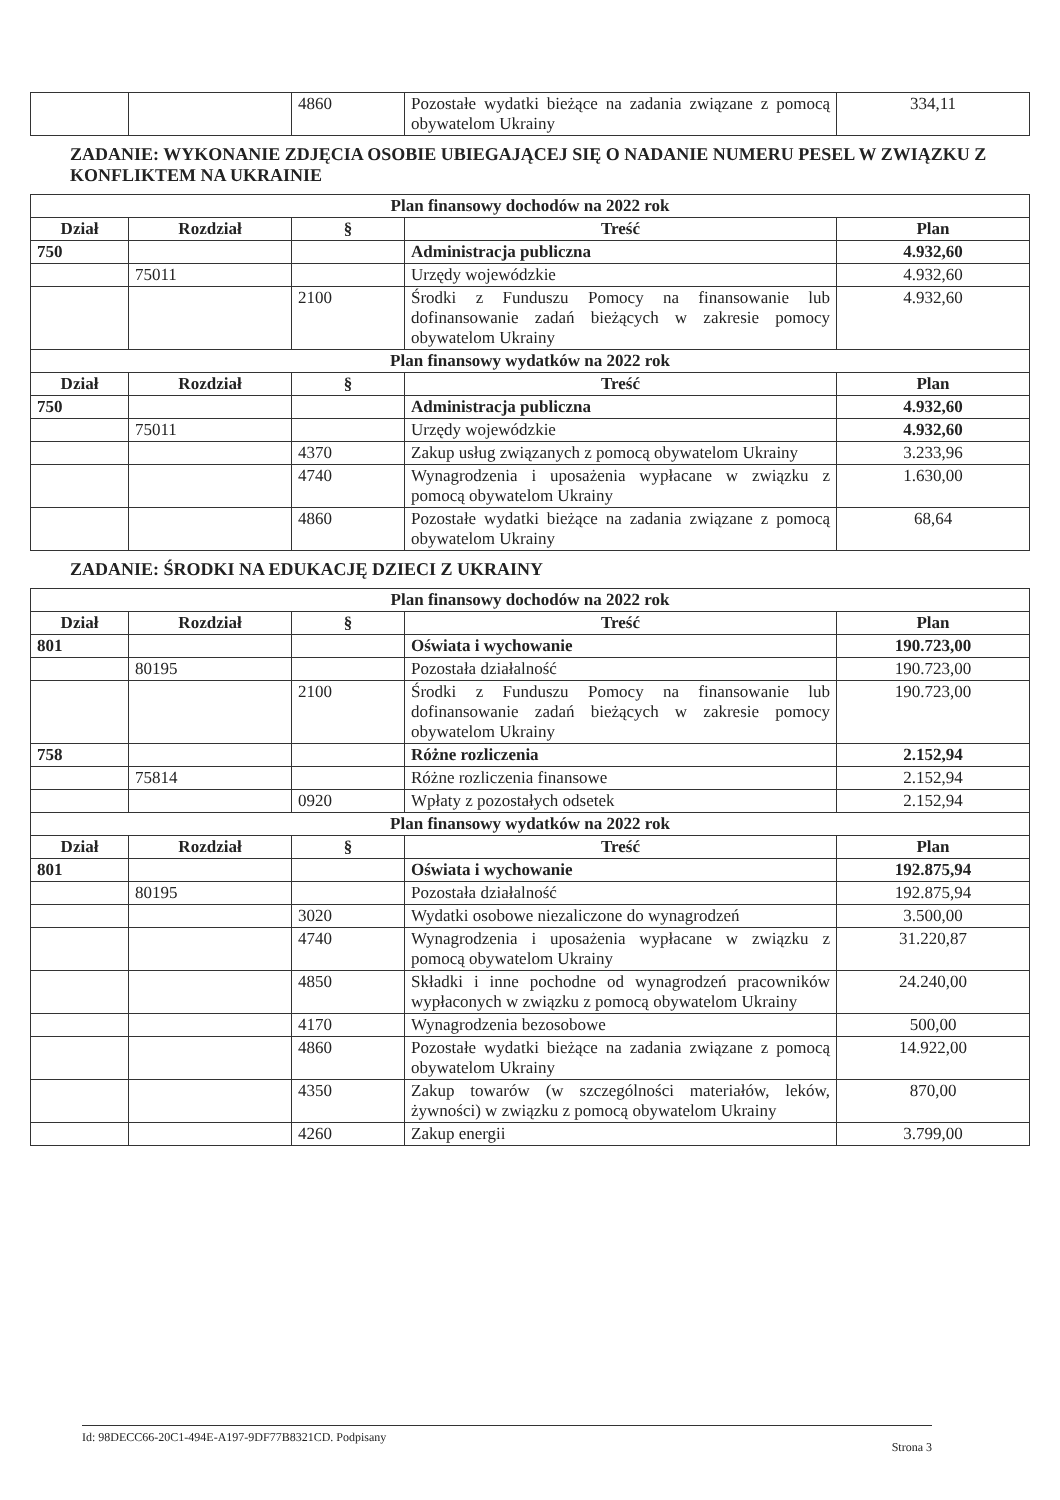| | | 4860 | Pozostałe wydatki bieżące na zadania związane z pomocą obywatelom Ukrainy | 334,11 |
ZADANIE: WYKONANIE ZDJĘCIA OSOBIE UBIEGAJĄCEJ SIĘ O NADANIE NUMERU PESEL W ZWIĄZKU Z KONFLIKTEM NA UKRAINIE
| Plan finansowy dochodów na 2022 rok | | | | |
| --- | --- | --- | --- | --- |
| Dział | Rozdział | § | Treść | Plan |
| 750 | | | Administracja publiczna | 4.932,60 |
| | 75011 | | Urzędy wojewódzkie | 4.932,60 |
| | | 2100 | Środki z Funduszu Pomocy na finansowanie lub dofinansowanie zadań bieżących w zakresie pomocy obywatelom Ukrainy | 4.932,60 |
| Plan finansowy wydatków na 2022 rok | | | | |
| Dział | Rozdział | § | Treść | Plan |
| 750 | | | Administracja publiczna | 4.932,60 |
| | 75011 | | Urzędy wojewódzkie | 4.932,60 |
| | | 4370 | Zakup usług związanych z pomocą obywatelom Ukrainy | 3.233,96 |
| | | 4740 | Wynagrodzenia i uposażenia wypłacane w związku z pomocą obywatelom Ukrainy | 1.630,00 |
| | | 4860 | Pozostałe wydatki bieżące na zadania związane z pomocą obywatelom Ukrainy | 68,64 |
ZADANIE: ŚRODKI NA EDUKACJĘ DZIECI Z UKRAINY
| Plan finansowy dochodów na 2022 rok | | | | |
| --- | --- | --- | --- | --- |
| Dział | Rozdział | § | Treść | Plan |
| 801 | | | Oświata i wychowanie | 190.723,00 |
| | 80195 | | Pozostała działalność | 190.723,00 |
| | | 2100 | Środki z Funduszu Pomocy na finansowanie lub dofinansowanie zadań bieżących w zakresie pomocy obywatelom Ukrainy | 190.723,00 |
| 758 | | | Różne rozliczenia | 2.152,94 |
| | 75814 | | Różne rozliczenia finansowe | 2.152,94 |
| | | 0920 | Wpłaty z pozostałych odsetek | 2.152,94 |
| Plan finansowy wydatków na 2022 rok | | | | |
| Dział | Rozdział | § | Treść | Plan |
| 801 | | | Oświata i wychowanie | 192.875,94 |
| | 80195 | | Pozostała działalność | 192.875,94 |
| | | 3020 | Wydatki osobowe niezaliczone do wynagrodzeń | 3.500,00 |
| | | 4740 | Wynagrodzenia i uposażenia wypłacane w związku z pomocą obywatelom Ukrainy | 31.220,87 |
| | | 4850 | Składki i inne pochodne od wynagrodzeń pracowników wypłaconych w związku z pomocą obywatelom Ukrainy | 24.240,00 |
| | | 4170 | Wynagrodzenia bezosobowe | 500,00 |
| | | 4860 | Pozostałe wydatki bieżące na zadania związane z pomocą obywatelom Ukrainy | 14.922,00 |
| | | 4350 | Zakup towarów (w szczególności materiałów, leków, żywności) w związku z pomocą obywatelom Ukrainy | 870,00 |
| | | 4260 | Zakup energii | 3.799,00 |
Id: 98DECC66-20C1-494E-A197-9DF77B8321CD. Podpisany Strona 3